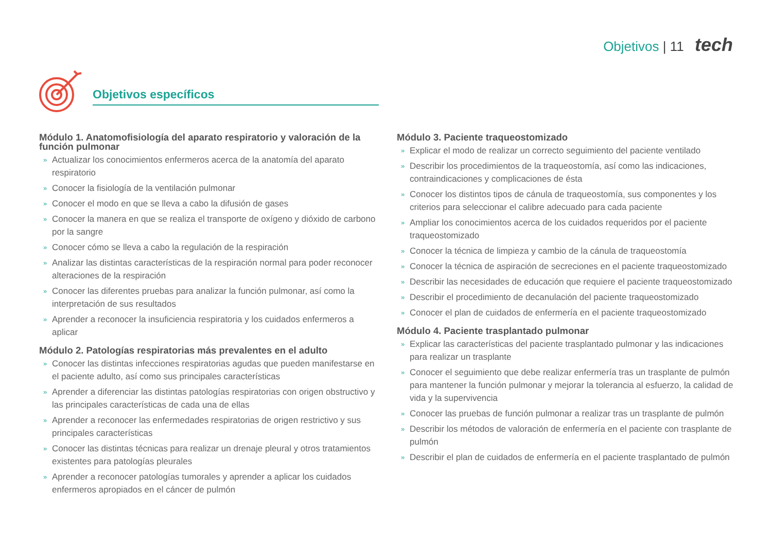Objetivos | 11 tech
Objetivos específicos
Módulo 1. Anatomofisiología del aparato respiratorio y valoración de la función pulmonar
» Actualizar los conocimientos enfermeros acerca de la anatomía del aparato respiratorio
» Conocer la fisiología de la ventilación pulmonar
» Conocer el modo en que se lleva a cabo la difusión de gases
» Conocer la manera en que se realiza el transporte de oxígeno y dióxido de carbono por la sangre
» Conocer cómo se lleva a cabo la regulación de la respiración
» Analizar las distintas características de la respiración normal para poder reconocer alteraciones de la respiración
» Conocer las diferentes pruebas para analizar la función pulmonar, así como la interpretación de sus resultados
» Aprender a reconocer la insuficiencia respiratoria y los cuidados enfermeros a aplicar
Módulo 2. Patologías respiratorias más prevalentes en el adulto
» Conocer las distintas infecciones respiratorias agudas que pueden manifestarse en el paciente adulto, así como sus principales características
» Aprender a diferenciar las distintas patologías respiratorias con origen obstructivo y las principales características de cada una de ellas
» Aprender a reconocer las enfermedades respiratorias de origen restrictivo y sus principales características
» Conocer las distintas técnicas para realizar un drenaje pleural y otros tratamientos existentes para patologías pleurales
» Aprender a reconocer patologías tumorales y aprender a aplicar los cuidados enfermeros apropiados en el cáncer de pulmón
Módulo 3. Paciente traqueostomizado
» Explicar el modo de realizar un correcto seguimiento del paciente ventilado
» Describir los procedimientos de la traqueostomía, así como las indicaciones, contraindicaciones y complicaciones de ésta
» Conocer los distintos tipos de cánula de traqueostomía, sus componentes y los criterios para seleccionar el calibre adecuado para cada paciente
» Ampliar los conocimientos acerca de los cuidados requeridos por el paciente traqueostomizado
» Conocer la técnica de limpieza y cambio de la cánula de traqueostomía
» Conocer la técnica de aspiración de secreciones en el paciente traqueostomizado
» Describir las necesidades de educación que requiere el paciente traqueostomizado
» Describir el procedimiento de decanulación del paciente traqueostomizado
» Conocer el plan de cuidados de enfermería en el paciente traqueostomizado
Módulo 4. Paciente trasplantado pulmonar
» Explicar las características del paciente trasplantado pulmonar y las indicaciones para realizar un trasplante
» Conocer el seguimiento que debe realizar enfermería tras un trasplante de pulmón para mantener la función pulmonar y mejorar la tolerancia al esfuerzo, la calidad de vida y la supervivencia
» Conocer las pruebas de función pulmonar a realizar tras un trasplante de pulmón
» Describir los métodos de valoración de enfermería en el paciente con trasplante de pulmón
» Describir el plan de cuidados de enfermería en el paciente trasplantado de pulmón